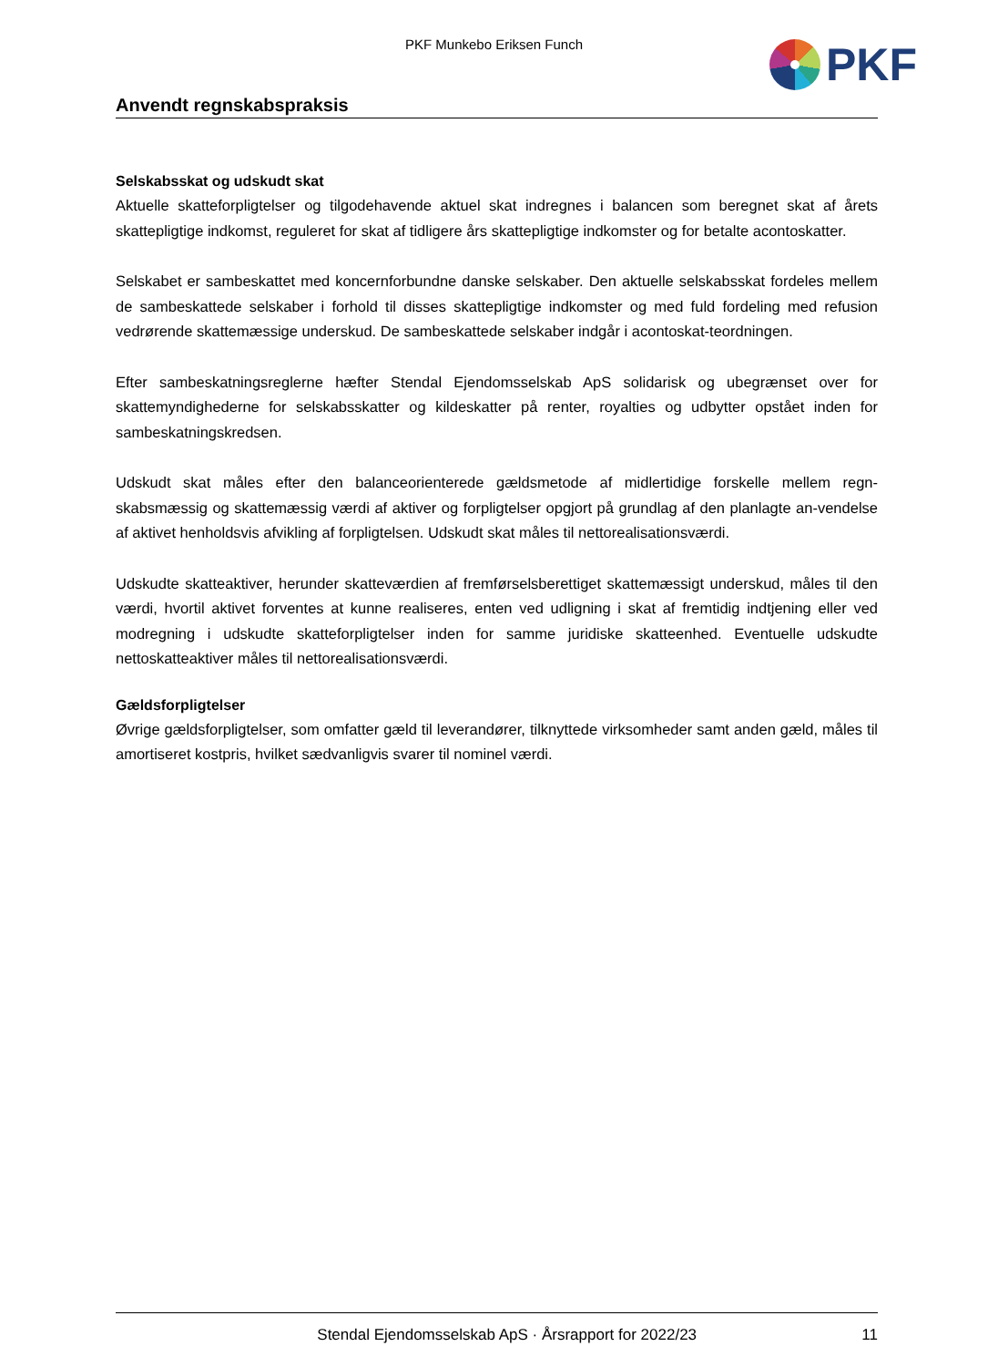PKF Munkebo Eriksen Funch PKF
Anvendt regnskabspraksis
Selskabsskat og udskudt skat
Aktuelle skatteforpligtelser og tilgodehavende aktuel skat indregnes i balancen som beregnet skat af årets skattepligtige indkomst, reguleret for skat af tidligere års skattepligtige indkomster og for betalte acontoskatter.
Selskabet er sambeskattet med koncernforbundne danske selskaber. Den aktuelle selskabsskat fordeles mellem de sambeskattede selskaber i forhold til disses skattepligtige indkomster og med fuld fordeling med refusion vedrørende skattemæssige underskud. De sambeskattede selskaber indgår i acontoskat-teordningen.
Efter sambeskatningsreglerne hæfter Stendal Ejendomsselskab ApS solidarisk og ubegrænset over for skattemyndighederne for selskabsskatter og kildeskatter på renter, royalties og udbytter opstået inden for sambeskatningskredsen.
Udskudt skat måles efter den balanceorienterede gældsmetode af midlertidige forskelle mellem regn-skabsmæssig og skattemæssig værdi af aktiver og forpligtelser opgjort på grundlag af den planlagte an-vendelse af aktivet henholdsvis afvikling af forpligtelsen. Udskudt skat måles til nettorealisationsværdi.
Udskudte skatteaktiver, herunder skatteværdien af fremførselsberettiget skattemæssigt underskud, måles til den værdi, hvortil aktivet forventes at kunne realiseres, enten ved udligning i skat af fremtidig indtjening eller ved modregning i udskudte skatteforpligtelser inden for samme juridiske skatteenhed. Eventuelle udskudte nettoskatteaktiver måles til nettorealisationsværdi.
Gældsforpligtelser
Øvrige gældsforpligtelser, som omfatter gæld til leverandører, tilknyttede virksomheder samt anden gæld, måles til amortiseret kostpris, hvilket sædvanligvis svarer til nominel værdi.
Stendal Ejendomsselskab ApS · Årsrapport for 2022/23 11